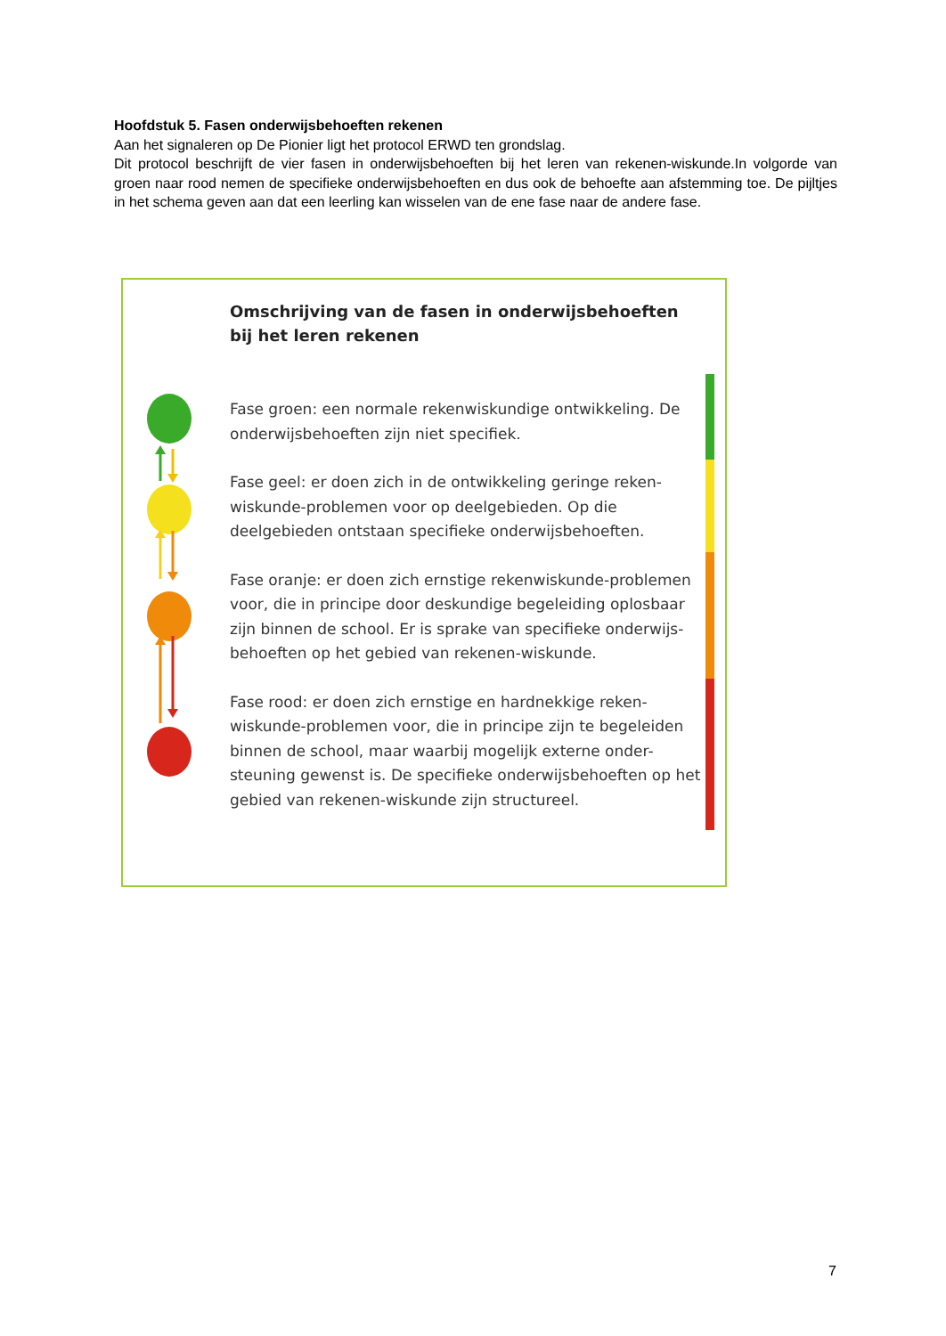Hoofdstuk 5. Fasen onderwijsbehoeften rekenen
Aan het signaleren op De Pionier ligt het protocol ERWD ten grondslag.
Dit protocol beschrijft de vier fasen in onderwijsbehoeften bij het leren van rekenen-wiskunde.In volgorde van groen naar rood nemen de specifieke onderwijsbehoeften en dus ook de behoefte aan afstemming toe. De pijltjes in het schema geven aan dat een leerling kan wisselen van de ene fase naar de andere fase.
Omschrijving van de fasen in onderwijsbehoeften
bij het leren rekenen
Fase groen: een normale rekenwiskundige ontwikkeling. De onderwijsbehoeften zijn niet specifiek.
Fase geel: er doen zich in de ontwikkeling geringe reken-wiskunde-problemen voor op deelgebieden. Op die deelgebieden ontstaan specifieke onderwijsbehoeften.
Fase oranje: er doen zich ernstige rekenwiskunde-problemen voor, die in principe door deskundige begeleiding oplosbaar zijn binnen de school. Er is sprake van specifieke onderwijs-behoeften op het gebied van rekenen-wiskunde.
Fase rood: er doen zich ernstige en hardnekkige reken-wiskunde-problemen voor, die in principe zijn te begeleiden binnen de school, maar waarbij mogelijk externe onder-steuning gewenst is. De specifieke onderwijsbehoeften op het gebied van rekenen-wiskunde zijn structureel.
7